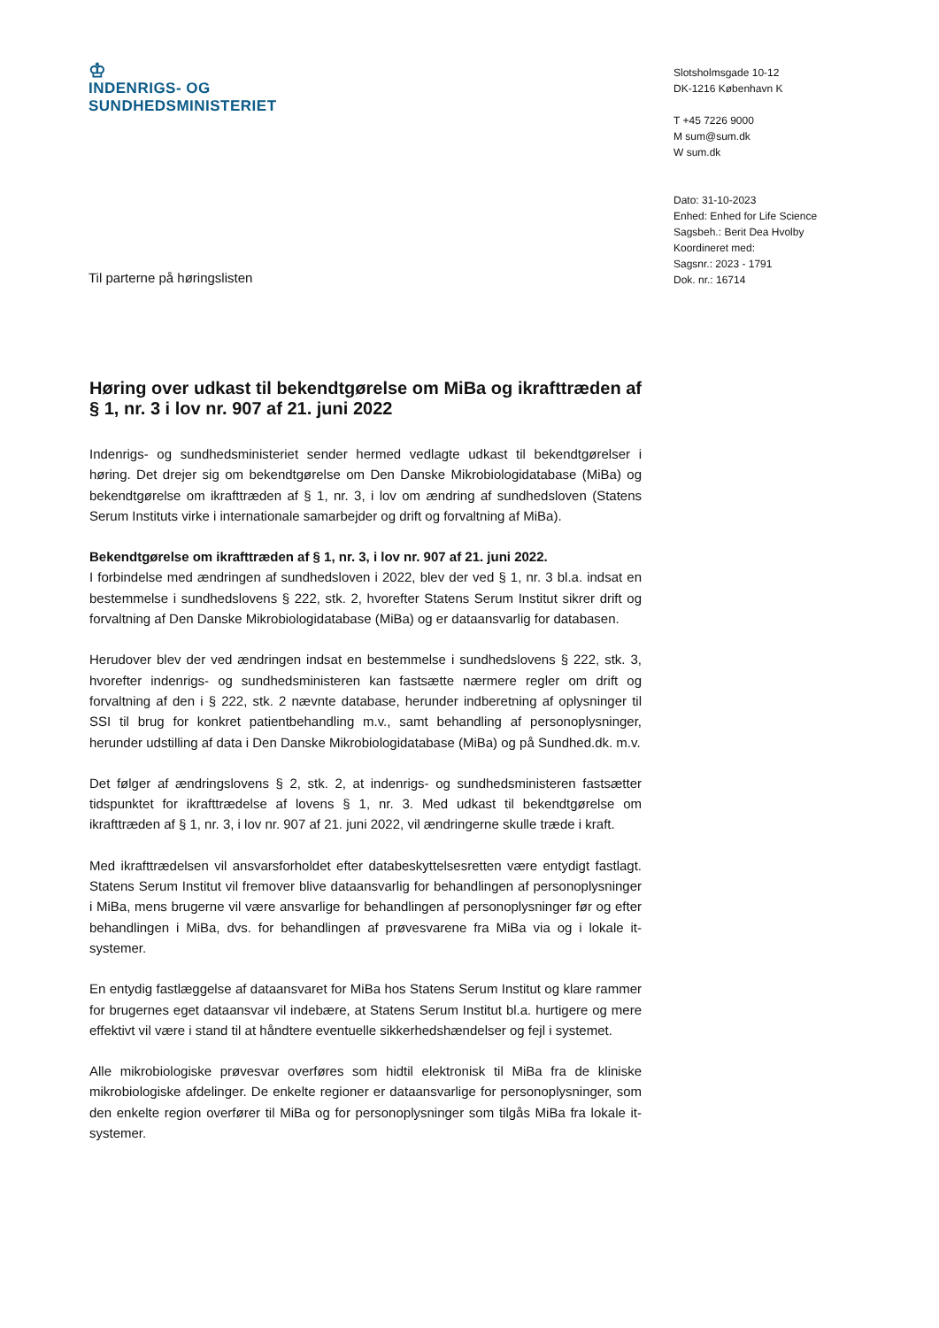♔
INDENRIGS- OG
SUNDHEDSMINISTERIET
Slotsholmsgade 10-12
DK-1216 København K
T +45 7226 9000
M sum@sum.dk
W sum.dk
Dato: 31-10-2023
Enhed: Enhed for Life Science
Sagsbeh.: Berit Dea Hvolby
Koordineret med:
Sagsnr.: 2023 - 1791
Dok. nr.: 16714
Til parterne på høringslisten
Høring over udkast til bekendtgørelse om MiBa og ikrafttræden af § 1, nr. 3 i lov nr. 907 af 21. juni 2022
Indenrigs- og sundhedsministeriet sender hermed vedlagte udkast til bekendtgørelser i høring. Det drejer sig om bekendtgørelse om Den Danske Mikrobiologidatabase (MiBa) og bekendtgørelse om ikrafttræden af § 1, nr. 3, i lov om ændring af sundhedsloven (Statens Serum Instituts virke i internationale samarbejder og drift og forvaltning af MiBa).
Bekendtgørelse om ikrafttræden af § 1, nr. 3, i lov nr. 907 af 21. juni 2022.
I forbindelse med ændringen af sundhedsloven i 2022, blev der ved § 1, nr. 3 bl.a. indsat en bestemmelse i sundhedslovens § 222, stk. 2, hvorefter Statens Serum Institut sikrer drift og forvaltning af Den Danske Mikrobiologidatabase (MiBa) og er dataansvarlig for databasen.
Herudover blev der ved ændringen indsat en bestemmelse i sundhedslovens § 222, stk. 3, hvorefter indenrigs- og sundhedsministeren kan fastsætte nærmere regler om drift og forvaltning af den i § 222, stk. 2 nævnte database, herunder indberetning af oplysninger til SSI til brug for konkret patientbehandling m.v., samt behandling af personoplysninger, herunder udstilling af data i Den Danske Mikrobiologidatabase (MiBa) og på Sundhed.dk. m.v.
Det følger af ændringslovens § 2, stk. 2, at indenrigs- og sundhedsministeren fastsætter tidspunktet for ikrafttrædelse af lovens § 1, nr. 3. Med udkast til bekendtgørelse om ikrafttræden af § 1, nr. 3, i lov nr. 907 af 21. juni 2022, vil ændringerne skulle træde i kraft.
Med ikrafttrædelsen vil ansvarsforholdet efter databeskyttelsesretten være entydigt fastlagt. Statens Serum Institut vil fremover blive dataansvarlig for behandlingen af personoplysninger i MiBa, mens brugerne vil være ansvarlige for behandlingen af personoplysninger før og efter behandlingen i MiBa, dvs. for behandlingen af prøvesvarene fra MiBa via og i lokale it-systemer.
En entydig fastlæggelse af dataansvaret for MiBa hos Statens Serum Institut og klare rammer for brugernes eget dataansvar vil indebære, at Statens Serum Institut bl.a. hurtigere og mere effektivt vil være i stand til at håndtere eventuelle sikkerhedshændelser og fejl i systemet.
Alle mikrobiologiske prøvesvar overføres som hidtil elektronisk til MiBa fra de kliniske mikrobiologiske afdelinger. De enkelte regioner er dataansvarlige for personoplysninger, som den enkelte region overfører til MiBa og for personoplysninger som tilgås MiBa fra lokale it-systemer.